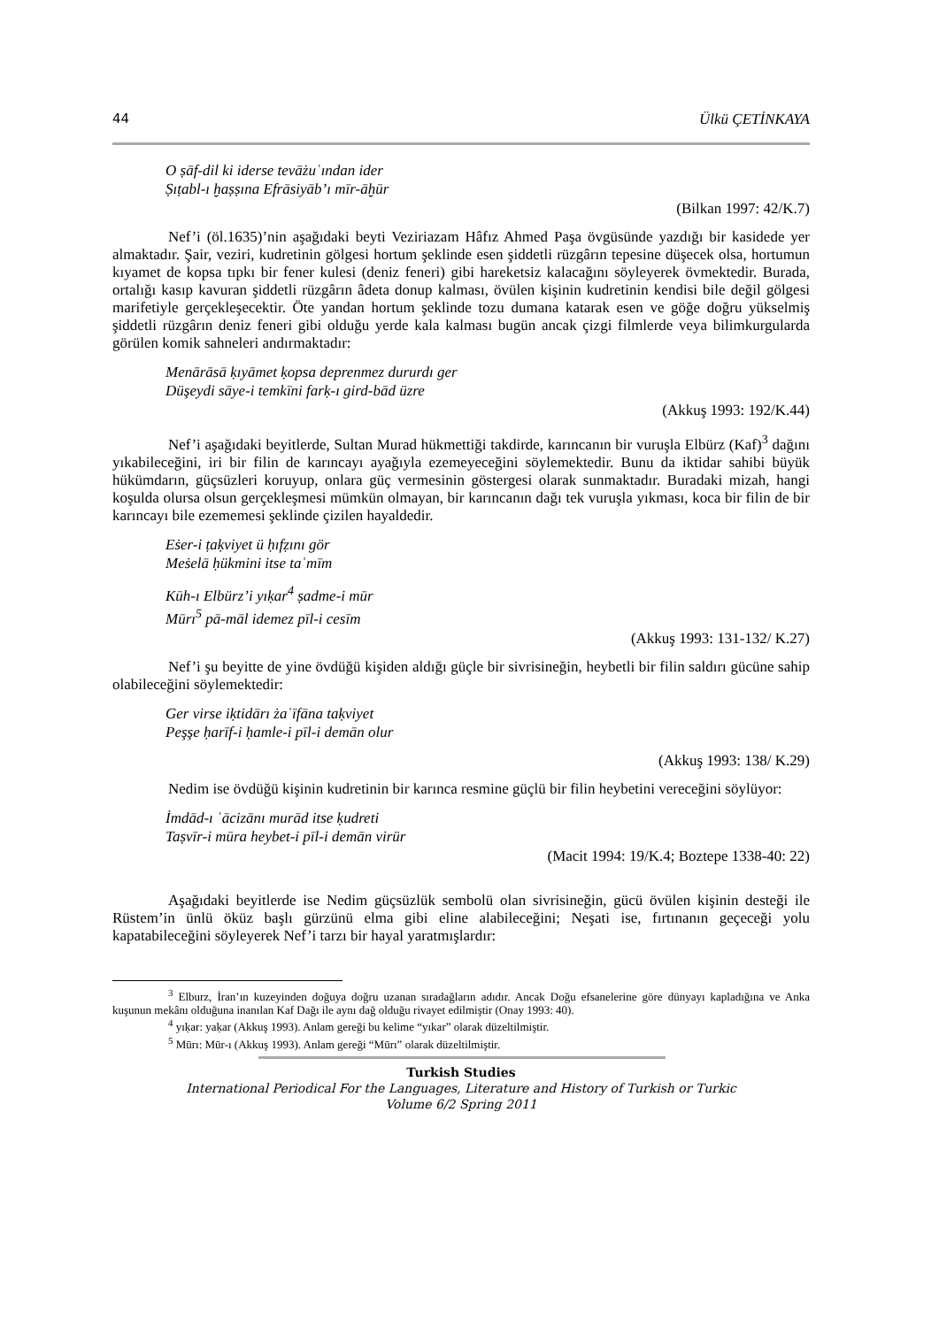44 Ülkü ÇETİNKAYA
O ṣāf-dil ki iderse tevāżuʿından ider
Ṣıṭabl-ı ḫaṣṣına Efrāsiyāb’ı mīr-āḫūr
(Bilkan 1997: 42/K.7)
Nef’i (öl.1635)’nin aşağıdaki beyti Veziriazam Hâfız Ahmed Paşa övgüsünde yazdığı bir kasidede yer almaktadır. Şair, veziri, kudretinin gölgesi hortum şeklinde esen şiddetli rüzgârın tepesine düşecek olsa, hortumun kıyamet de kopsa tıpkı bir fener kulesi (deniz feneri) gibi hareketsiz kalacağını söyleyerek övmektedir. Burada, ortalığı kasıp kavuran şiddetli rüzgârın âdeta donup kalması, övülen kişinin kudretinin kendisi bile değil gölgesi marifetiyle gerçekleşecektir. Öte yandan hortum şeklinde tozu dumana katarak esen ve göğe doğru yükselmiş şiddetli rüzgârın deniz feneri gibi olduğu yerde kala kalması bugün ancak çizgi filmlerde veya bilimkurgularda görülen komik sahneleri andırmaktadır:
Menārāsā ḳıyāmet ḳopsa deprenmez dururdı ger
Düşeydi sāye-i temkīni farḳ-ı gird-bād üzre
(Akkuş 1993: 192/K.44)
Nef’i aşağıdaki beyitlerde, Sultan Murad hükmettiği takdirde, karıncanın bir vuruşla Elbürz (Kaf)<sup>3</sup> dağını yıkabileceğini, iri bir filin de karıncayı ayağıyla ezemeyeceğini söylemektedir. Bunu da iktidar sahibi büyük hükümdarın, güçsüzleri koruyup, onlara güç vermesinin göstergesi olarak sunmaktadır. Buradaki mizah, hangi koşulda olursa olsun gerçekleşmesi mümkün olmayan, bir karıncanın dağı tek vuruşla yıkması, koca bir filin de bir karıncayı bile ezememesi şeklinde çizilen hayaldedir.
Eṡer-i ṭaḳviyet ü ḥıfẓını gör
Meṡelā ḥükmini itse taʿmīm
Kūh-ı Elbürz’i yıḳar<sup>4</sup> ṣadme-i mūr
Mūrı<sup>5</sup> pā-māl idemez pīl-i cesīm
(Akkuş 1993: 131-132/ K.27)
Nef’i şu beyitte de yine övdüğü kişiden aldığı güçle bir sivrisineğin, heybetli bir filin saldırı gücüne sahip olabileceğini söylemektedir:
Ger virse iḳtidārı żaʿīfāna taḳviyet
Peşşe ḥarīf-i ḥamle-i pīl-i demān olur
(Akkuş 1993: 138/ K.29)
Nedim ise övdüğü kişinin kudretinin bir karınca resmine güçlü bir filin heybetini vereceğini söylüyor:
İmdād-ı ʿācizānı murād itse ḳudreti
Taṣvīr-i mūra heybet-i pīl-i demān virür
(Macit 1994: 19/K.4; Boztepe 1338-40: 22)
Aşağıdaki beyitlerde ise Nedim güçsüzlük sembolü olan sivrisineğin, gücü övülen kişinin desteği ile Rüstem’in ünlü öküz başlı gürzünü elma gibi eline alabileceğini; Neşati ise, fırtınanın geçeceği yolu kapatabileceğini söyleyerek Nef’i tarzı bir hayal yaratmışlardır:
<sup>3</sup> Elburz, İran’ın kuzeyinden doğuya doğru uzanan sıradağların adıdır. Ancak Doğu efsanelerine göre dünyayı kapladığına ve Anka kuşunun mekânı olduğuna inanılan Kaf Dağı ile aynı dağ olduğu rivayet edilmiştir (Onay 1993: 40).
<sup>4</sup> yıḳar: yaḳar (Akkuş 1993). Anlam gereği bu kelime “yıkar” olarak düzeltilmiştir.
<sup>5</sup> Mūrı: Mūr-ı (Akkuş 1993). Anlam gereği “Mūrı” olarak düzeltilmiştir.
Turkish Studies
International Periodical For the Languages, Literature and History of Turkish or Turkic
Volume 6/2 Spring 2011